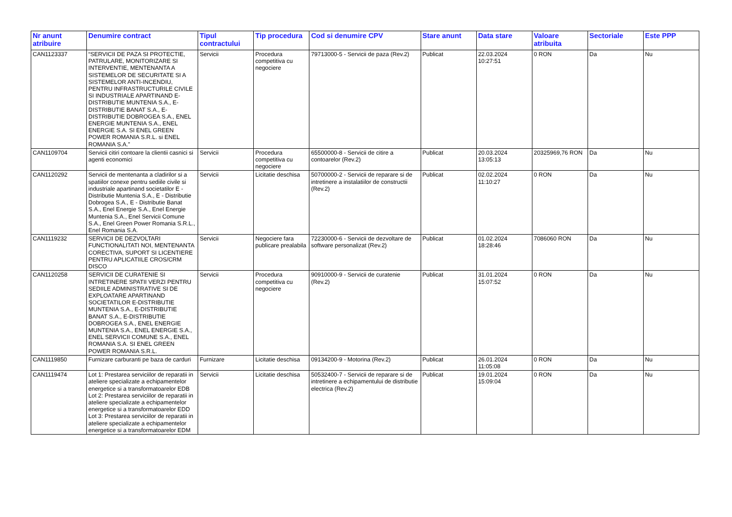| Nr anunt atribuire | Denumire contract | Tipul contractului | Tip procedura | Cod si denumire CPV | Stare anunt | Data stare | Valoare atribuita | Sectoriale | Este PPP |
| --- | --- | --- | --- | --- | --- | --- | --- | --- | --- |
| CAN1123337 | “SERVICII DE PAZA SI PROTECTIE, PATRULARE, MONITORIZARE SI INTERVENTIE, MENTENANTA A SISTEMELOR DE SECURITATE SI A SISTEMELOR ANTI-INCENDIU, PENTRU INFRASTRUCTURILE CIVILE SI INDUSTRIALE APARTINAND E-DISTRIBUTIE MUNTENIA S.A., E-DISTRIBUTIE BANAT S.A., E-DISTRIBUTIE DOBROGEA S.A., ENEL ENERGIE MUNTENIA S.A., ENEL ENERGIE S.A. SI ENEL GREEN POWER ROMANIA S.R.L. si ENEL ROMANIA S.A.” | Servicii | Procedura competitiva cu negociere | 79713000-5 - Servicii de paza (Rev.2) | Publicat | 22.03.2024 10:27:51 | 0 RON | Da | Nu |
| CAN1109704 | Servicii citiri contoare la clientii casnici si agenti economici | Servicii | Procedura competitiva cu negociere | 65500000-8 - Servicii de citire a contoarelor (Rev.2) | Publicat | 20.03.2024 13:05:13 | 20325969,76 RON | Da | Nu |
| CAN1120292 | Servicii de mentenanta a cladirilor si a spatiilor conexe pentru sediile civile si industriale apartinand societatilor E - Distributie Muntenia S.A., E - Distributie Dobrogea S.A., E - Distributie Banat S.A., Enel Energie S.A., Enel Energie Muntenia S.A., Enel Servicii Comune S.A., Enel Green Power Romania S.R.L., Enel Romania S.A. | Servicii | Licitatie deschisa | 50700000-2 - Servicii de reparare si de intretinere a instalatiilor de constructii (Rev.2) | Publicat | 02.02.2024 11:10:27 | 0 RON | Da | Nu |
| CAN1119232 | SERVICII DE DEZVOLTARI FUNCTIONALITATI NOI, MENTENANTA CORECTIVA, SUPORT SI LICENTIERE PENTRU APLICATIILE CROS/CRM DISCO | Servicii | Negociere fara publicare prealabila | 72230000-6 - Servicii de dezvoltare de software personalizat (Rev.2) | Publicat | 01.02.2024 18:28:46 | 7086060 RON | Da | Nu |
| CAN1120258 | SERVICII DE CURATENIE SI INTRETINERE SPATII VERZI PENTRU SEDIILE ADMINISTRATIVE SI DE EXPLOATARE APARTINAND SOCIETATILOR E-DISTRIBUTIE MUNTENIA S.A., E-DISTRIBUTIE BANAT S.A., E-DISTRIBUTIE DOBROGEA S.A., ENEL ENERGIE MUNTENIA S.A., ENEL ENERGIE S.A., ENEL SERVICII COMUNE S.A., ENEL ROMANIA S.A. SI ENEL GREEN POWER ROMANIA S.R.L. | Servicii | Procedura competitiva cu negociere | 90910000-9 - Servicii de curatenie (Rev.2) | Publicat | 31.01.2024 15:07:52 | 0 RON | Da | Nu |
| CAN1119850 | Furnizare carburanti pe baza de carduri | Furnizare | Licitatie deschisa | 09134200-9 - Motorina (Rev.2) | Publicat | 26.01.2024 11:05:08 | 0 RON | Da | Nu |
| CAN1119474 | Lot 1: Prestarea serviciilor de reparatii in ateliere specializate a echipamentelor energetice si a transformatoarelor EDB Lot 2: Prestarea serviciilor de reparatii in ateliere specializate a echipamentelor energetice si a transformatoarelor EDD Lot 3: Prestarea serviciilor de reparatii in ateliere specializate a echipamentelor energetice si a transformatoarelor EDM | Servicii | Licitatie deschisa | 50532400-7 - Servicii de reparare si de intretinere a echipamentului de distributie electrica (Rev.2) | Publicat | 19.01.2024 15:09:04 | 0 RON | Da | Nu |